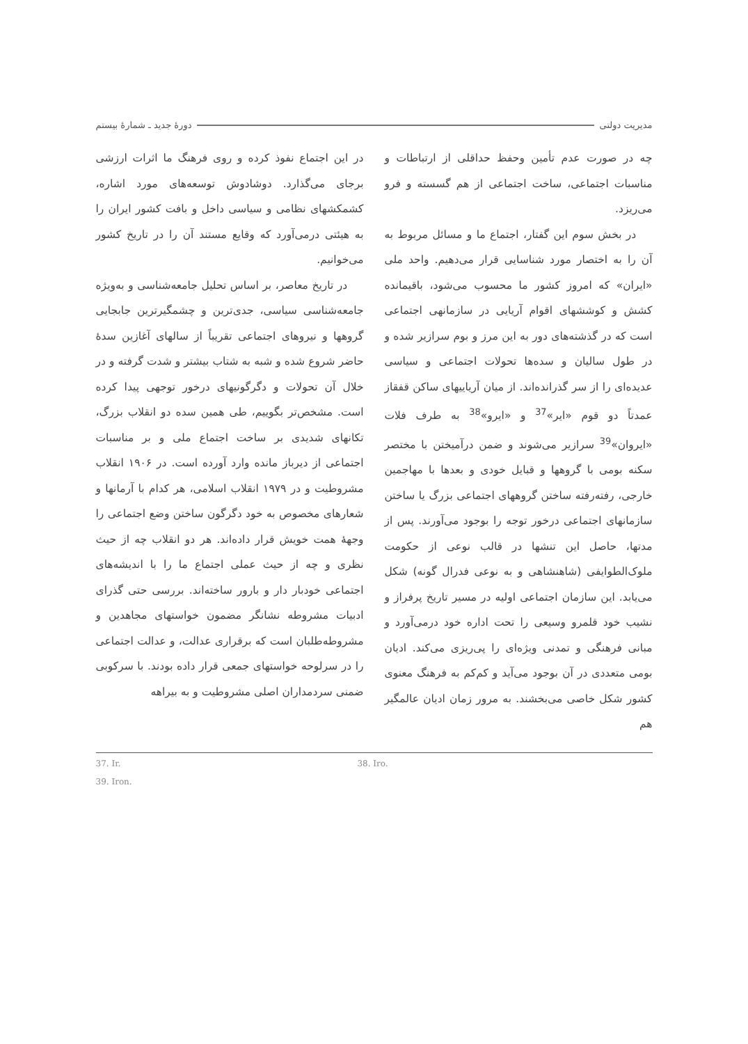مدیریت دولتی دورهٔ جدید ـ شمارهٔ بیستم
چه در صورت عدم تأمین وحفظ حداقلی از ارتباطات و مناسبات اجتماعی، ساخت اجتماعی از هم گسسته و فرو می‌ریزد.
در بخش سوم این گفتار، اجتماع ما و مسائل مربوط به آن را به اختصار مورد شناسایی قرار می‌دهیم. واحد ملی «ایران» که امروز کشور ما محسوب می‌شود، باقیمانده کشش و کوششهای اقوام آریایی در سازمانهی اجتماعی است که در گذشته‌های دور به این مرز و بوم سرازیر شده و در طول سالیان و سده‌ها تحولات اجتماعی و سیاسی عدیده‌ای را از سر گذرانده‌اند. از میان آریاییهای ساکن قفقاز عمدتاً دو قوم «ایر»<sup>37</sup> و «ایرو»<sup>38</sup> به طرف فلات «ایروان»<sup>39</sup> سرازیر می‌شوند و ضمن درآمیختن با مختصر سکنه بومی با گروهها و قبایل خودی و بعدها با مهاجمین خارجی، رفته‌رفته ساختن گروههای اجتماعی بزرگ یا ساختن سازمانهای اجتماعی درخور توجه را بوجود می‌آورند. پس از مدتها، حاصل این تنشها در قالب نوعی از حکومت ملوک‌الطوایفی (شاهنشاهی و به نوعی فدرال گونه) شکل می‌یابد. این سازمان اجتماعی اولیه در مسیر تاریخ پرفراز و نشیب خود قلمرو وسیعی را تحت اداره خود درمی‌آورد و مبانی فرهنگی و تمدنی ویژه‌ای را پی‌ریزی می‌کند. ادیان بومی متعددی در آن بوجود می‌آید و کم‌کم به فرهنگ معنوی کشور شکل خاصی می‌بخشند. به مرور زمان ادیان عالمگیر هم
در این اجتماع نفوذ کرده و روی فرهنگ ما اثرات ارزشی برجای می‌گذارد. دوشادوش توسعه‌های مورد اشاره، کشمکشهای نظامی و سیاسی داخل و بافت کشور ایران را به هیئتی درمی‌آورد که وقایع مستند آن را در تاریخ کشور می‌خوانیم.
در تاریخ معاصر، بر اساس تحلیل جامعه‌شناسی و به‌ویژه جامعه‌شناسی سیاسی، جدی‌ترین و چشمگیرترین جابجایی گروهها و نیروهای اجتماعی تقریباً از سالهای آغازین سدهٔ حاضر شروع شده و شبه به شتاب بیشتر و شدت گرفته و در خلال آن تحولات و دگرگونیهای درخور توجهی پیدا کرده است. مشخص‌تر بگوییم، طی همین سده دو انقلاب بزرگ، تکانهای شدیدی بر ساخت اجتماع ملی و بر مناسبات اجتماعی از دیرباز مانده وارد آورده است. در ۱۹۰۶ انقلاب مشروطیت و در ۱۹۷۹ انقلاب اسلامی، هر کدام با آرمانها و شعارهای مخصوص به خود دگرگون ساختن وضع اجتماعی را وجههٔ همت خویش قرار داده‌اند. هر دو انقلاب چه از حیث نظری و چه از حیث عملی اجتماع ما را با اندیشه‌های اجتماعی خودبار دار و بارور ساخته‌اند. بررسی حتی گذرای ادبیات مشروطه نشانگر مضمون خواستهای مجاهدین و مشروطه‌طلبان است که برقراری عدالت، و عدالت اجتماعی را در سرلوحه خواستهای جمعی قرار داده بودند. با سرکوبی ضمنی سردمداران اصلی مشروطیت و به بیراهه
37. Ir. 38. Iro.
39. Iron.